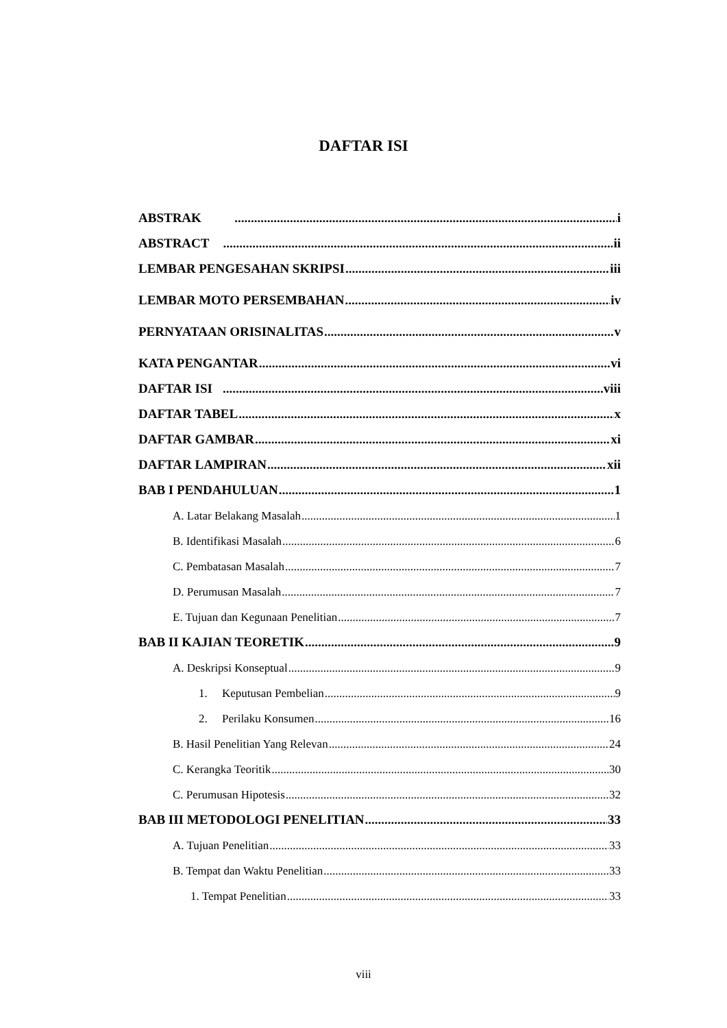DAFTAR ISI
ABSTRAK i
ABSTRACT ii
LEMBAR PENGESAHAN SKRIPSI iii
LEMBAR MOTO PERSEMBAHAN iv
PERNYATAAN ORISINALITAS v
KATA PENGANTAR vi
DAFTAR ISI viii
DAFTAR TABEL x
DAFTAR GAMBAR xi
DAFTAR LAMPIRAN xii
BAB I PENDAHULUAN 1
A. Latar Belakang Masalah 1
B. Identifikasi Masalah 6
C. Pembatasan Masalah 7
D. Perumusan Masalah 7
E. Tujuan dan Kegunaan Penelitian 7
BAB II KAJIAN TEORETIK 9
A. Deskripsi Konseptual 9
1. Keputusan Pembelian 9
2. Perilaku Konsumen 16
B. Hasil Penelitian Yang Relevan 24
C. Kerangka Teoritik 30
C. Perumusan Hipotesis 32
BAB III METODOLOGI PENELITIAN 33
A. Tujuan Penelitian 33
B. Tempat dan Waktu Penelitian 33
1. Tempat Penelitian 33
viii